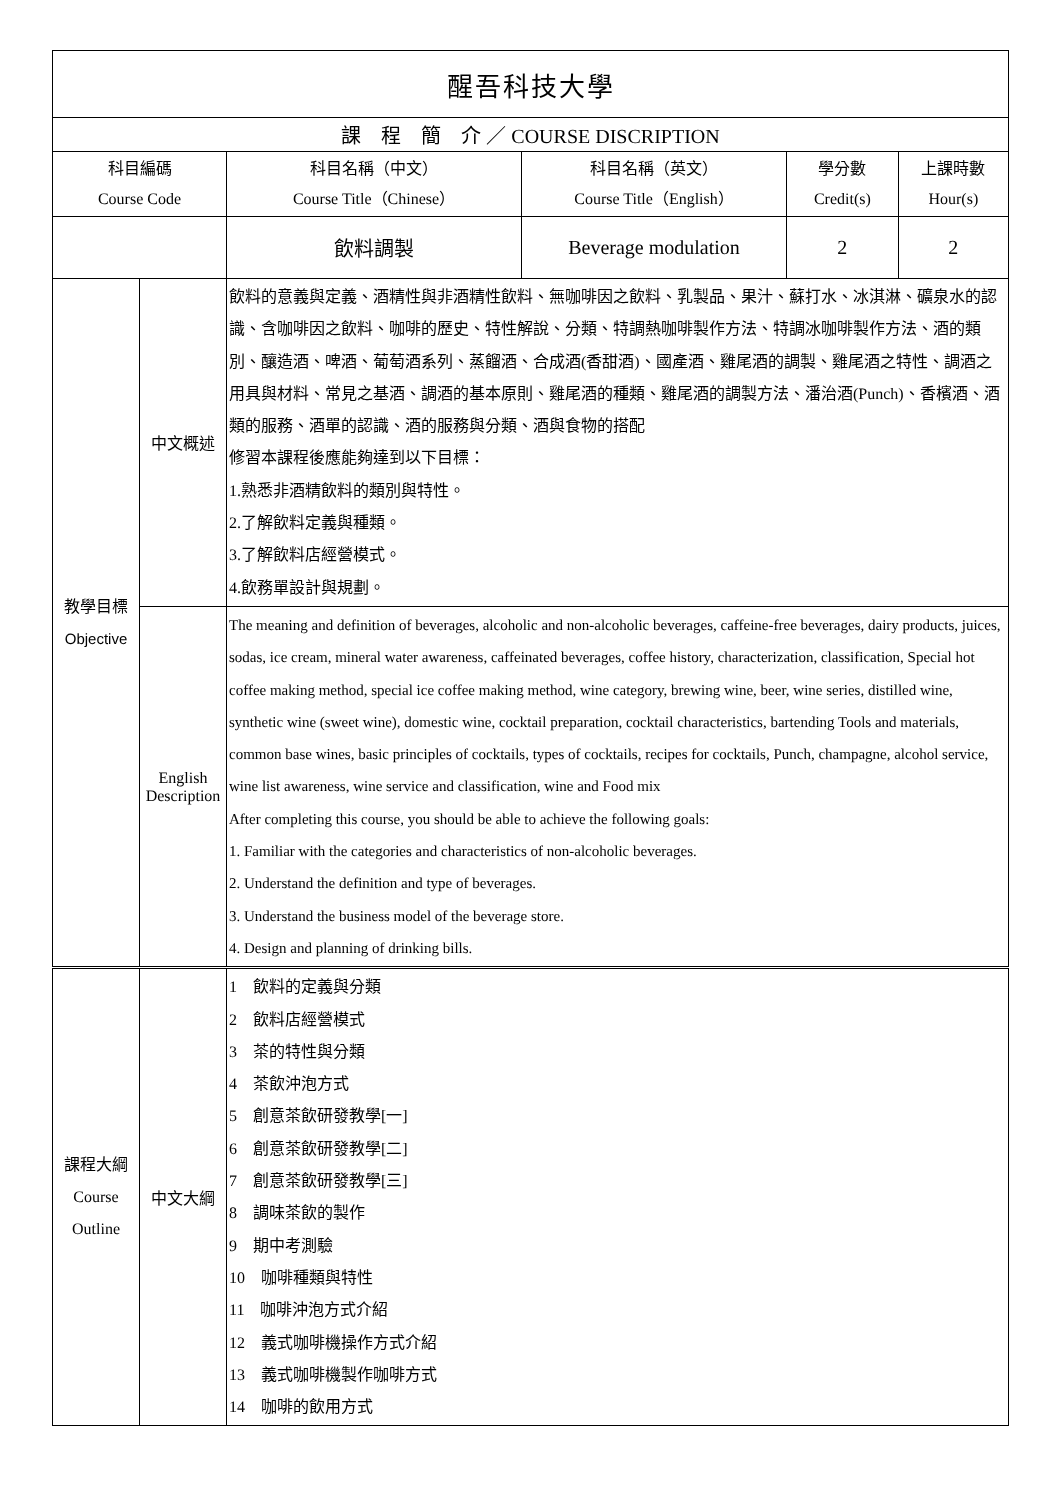| 醒吾科技大學 | | | | | |
| 課 程 簡 介 ／ COURSE DISCRIPTION | | | | | |
| 科目編碼 Course Code | | 科目名稱（中文） Course Title（Chinese） | 科目名稱（英文） Course Title（English） | 學分數 Credit(s) | 上課時數 Hour(s) |
| | | 飲料調製 | Beverage modulation | 2 | 2 |
| 教學目標 Objective | 中文概述 | 飲料的意義與定義、酒精性與非酒精性飲料、無咖啡因之飲料、乳製品、果汁、蘇打水、冰淇淋、礦泉水的認識、含咖啡因之飲料、咖啡的歷史、特性解說、分類、特調熱咖啡製作方法、特調冰咖啡製作方法、酒的類別、釀造酒、啤酒、葡萄酒系列、蒸餾酒、合成酒(香甜酒)、國產酒、雞尾酒的調製、雞尾酒之特性、調酒之用具與材料、常見之基酒、調酒的基本原則、雞尾酒的種類、雞尾酒的調製方法、潘治酒(Punch)、香檳酒、酒類的服務、酒單的認識、酒的服務與分類、酒與食物的搭配 修習本課程後應能夠達到以下目標： 1.熟悉非酒精飲料的類別與特性。 2.了解飲料定義與種類。 3.了解飲料店經營模式。 4.飲務單設計與規劃。 | | | |
| | English Description | The meaning and definition of beverages, alcoholic and non-alcoholic beverages, caffeine-free beverages, dairy products, juices, sodas, ice cream, mineral water awareness, caffeinated beverages, coffee history, characterization, classification, Special hot coffee making method, special ice coffee making method, wine category, brewing wine, beer, wine series, distilled wine, synthetic wine (sweet wine), domestic wine, cocktail preparation, cocktail characteristics, bartending Tools and materials, common base wines, basic principles of cocktails, types of cocktails, recipes for cocktails, Punch, champagne, alcohol service, wine list awareness, wine service and classification, wine and Food mix After completing this course, you should be able to achieve the following goals: 1. Familiar with the categories and characteristics of non-alcoholic beverages. 2. Understand the definition and type of beverages. 3. Understand the business model of the beverage store. 4. Design and planning of drinking bills. | | | |
| 課程大綱 Course Outline | 中文大綱 | 1 飲料的定義與分類 2 飲料店經營模式 3 茶的特性與分類 4 茶飲沖泡方式 5 創意茶飲研發教學[一] 6 創意茶飲研發教學[二] 7 創意茶飲研發教學[三] 8 調味茶飲的製作 9 期中考測驗 10 咖啡種類與特性 11 咖啡沖泡方式介紹 12 義式咖啡機操作方式介紹 13 義式咖啡機製作咖啡方式 14 咖啡的飲用方式 | | | |